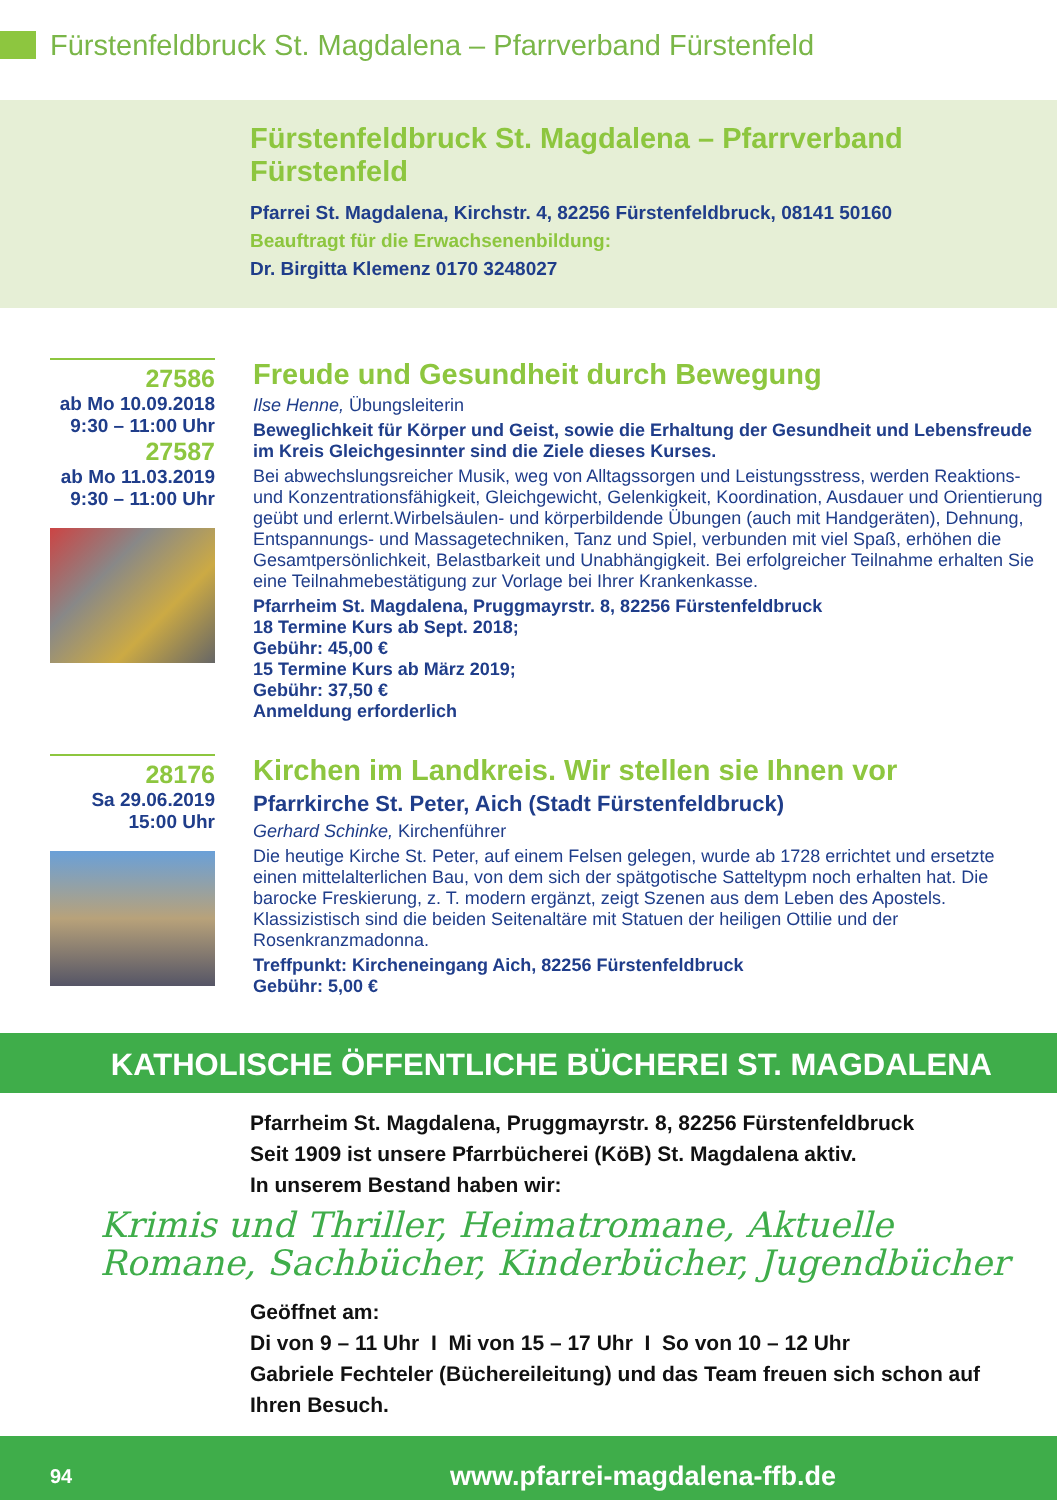Fürstenfeldbruck St. Magdalena – Pfarrverband Fürstenfeld
Fürstenfeldbruck St. Magdalena – Pfarrverband Fürstenfeld
Pfarrei St. Magdalena, Kirchstr. 4, 82256 Fürstenfeldbruck, 08141 50160
Beauftragt für die Erwachsenenbildung:
Dr. Birgitta Klemenz 0170 3248027
27586
ab Mo 10.09.2018
9:30 – 11:00 Uhr
27587
ab Mo 11.03.2019
9:30 – 11:00 Uhr
Freude und Gesundheit durch Bewegung
Ilse Henne, Übungsleiterin
Beweglichkeit für Körper und Geist, sowie die Erhaltung der Gesundheit und Lebens­freude im Kreis Gleichgesinnter sind die Ziele dieses Kurses.
Bei abwechslungsreicher Musik, weg von Alltagssorgen und Leistungsstress, werden Reaktions- und Konzentrationsfähigkeit, Gleichgewicht, Gelenkigkeit, Koordination, Ausdauer und Orientierung geübt und erlernt.Wirbelsäulen- und körperbildende Übungen (auch mit Handgeräten), Dehnung, Entspannungs- und Massagetechniken, Tanz und Spiel, verbunden mit viel Spaß, erhöhen die Gesamtpersönlichkeit, Belastbarkeit und Unabhängigkeit. Bei erfolgreicher Teilnahme erhalten Sie eine Teilnahmebestätigung zur Vorlage bei Ihrer Krankenkasse.
Pfarrheim St. Magdalena, Pruggmayrstr. 8, 82256 Fürstenfeldbruck
18 Termine Kurs ab Sept. 2018;
Gebühr: 45,00 €
15 Termine Kurs ab März 2019;
Gebühr: 37,50 €
Anmeldung erforderlich
28176
Sa 29.06.2019
15:00 Uhr
Kirchen im Landkreis. Wir stellen sie Ihnen vor
Pfarrkirche St. Peter, Aich (Stadt Fürstenfeldbruck)
Gerhard Schinke, Kirchenführer
Die heutige Kirche St. Peter, auf einem Felsen gelegen, wurde ab 1728 errichtet und ersetzte einen mittelalterlichen Bau, von dem sich der spätgotische Satteltурm noch erhalten hat. Die barocke Freskierung, z. T. modern ergänzt, zeigt Szenen aus dem Leben des Apostels. Klassizistisch sind die beiden Seitenaltäre mit Statuen der heiligen Ottilie und der Rosenkranzmadonna.
Treffpunkt: Kircheneingang Aich, 82256 Fürstenfeldbruck
Gebühr: 5,00 €
KATHOLISCHE ÖFFENTLICHE BÜCHEREI ST. MAGDALENA
Pfarrheim St. Magdalena, Pruggmayrstr. 8, 82256 Fürstenfeldbruck
Seit 1909 ist unsere Pfarrbücherei (KöB) St. Magdalena aktiv.
In unserem Bestand haben wir:
Krimis und Thriller, Heimatromane, Aktuelle
Romane, Sachbücher, Kinderbücher, Jugendbücher
Geöffnet am:
Di von 9 – 11 Uhr I Mi von 15 – 17 Uhr I So von 10 – 12 Uhr
Gabriele Fechteler (Büchereileitung) und das Team freuen sich schon auf Ihren Besuch.
94 www.pfarrei-magdalena-ffb.de